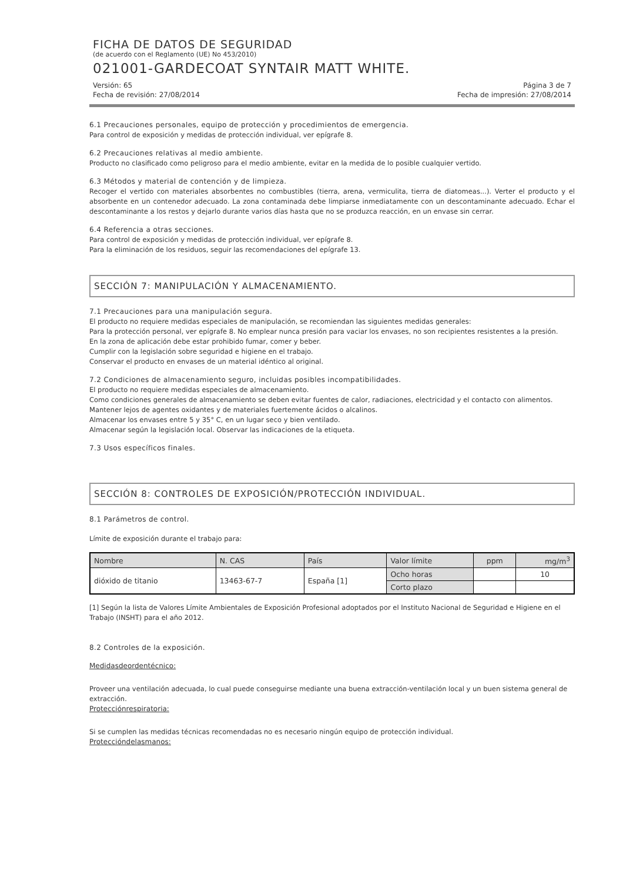FICHA DE DATOS DE SEGURIDAD
(de acuerdo con el Reglamento (UE) No 453/2010)
021001-GARDECOAT SYNTAIR MATT WHITE.
Versión: 65 Página 3 de 7
Fecha de revisión: 27/08/2014 Fecha de impresión: 27/08/2014
6.1 Precauciones personales, equipo de protección y procedimientos de emergencia.
Para control de exposición y medidas de protección individual, ver epígrafe 8.
6.2 Precauciones relativas al medio ambiente.
Producto no clasificado como peligroso para el medio ambiente, evitar en la medida de lo posible cualquier vertido.
6.3 Métodos y material de contención y de limpieza.
Recoger el vertido con materiales absorbentes no combustibles (tierra, arena, vermiculita, tierra de diatomeas...). Verter el producto y el absorbente en un contenedor adecuado. La zona contaminada debe limpiarse inmediatamente con un descontaminante adecuado. Echar el descontaminante a los restos y dejarlo durante varios días hasta que no se produzca reacción, en un envase sin cerrar.
6.4 Referencia a otras secciones.
Para control de exposición y medidas de protección individual, ver epígrafe 8.
Para la eliminación de los residuos, seguir las recomendaciones del epígrafe 13.
SECCIÓN 7: MANIPULACIÓN Y ALMACENAMIENTO.
7.1 Precauciones para una manipulación segura.
El producto no requiere medidas especiales de manipulación, se recomiendan las siguientes medidas generales:
Para la protección personal, ver epígrafe 8. No emplear nunca presión para vaciar los envases, no son recipientes resistentes a la presión.
En la zona de aplicación debe estar prohibido fumar, comer y beber.
Cumplir con la legislación sobre seguridad e higiene en el trabajo.
Conservar el producto en envases de un material idéntico al original.
7.2 Condiciones de almacenamiento seguro, incluidas posibles incompatibilidades.
El producto no requiere medidas especiales de almacenamiento.
Como condiciones generales de almacenamiento se deben evitar fuentes de calor, radiaciones, electricidad y el contacto con alimentos.
Mantener lejos de agentes oxidantes y de materiales fuertemente ácidos o alcalinos.
Almacenar los envases entre 5 y 35° C, en un lugar seco y bien ventilado.
Almacenar según la legislación local. Observar las indicaciones de la etiqueta.
7.3 Usos específicos finales.
SECCIÓN 8: CONTROLES DE EXPOSICIÓN/PROTECCIÓN INDIVIDUAL.
8.1 Parámetros de control.
Límite de exposición durante el trabajo para:
| Nombre | N. CAS | País | Valor límite | ppm | mg/m<sup>3</sup> |
| dióxido de titanio | 13463-67-7 | España [1] | Ocho horas | | 10 |
| | | | Corto plazo | | |
[1] Según la lista de Valores Límite Ambientales de Exposición Profesional adoptados por el Instituto Nacional de Seguridad e Higiene en el Trabajo (INSHT) para el año 2012.
8.2 Controles de la exposición.
Medidasdeordentécnico:
Proveer una ventilación adecuada, lo cual puede conseguirse mediante una buena extracción-ventilación local y un buen sistema general de extracción.
Protecciónrespiratoria:
Si se cumplen las medidas técnicas recomendadas no es necesario ningún equipo de protección individual.
Proteccióndelasmanos: